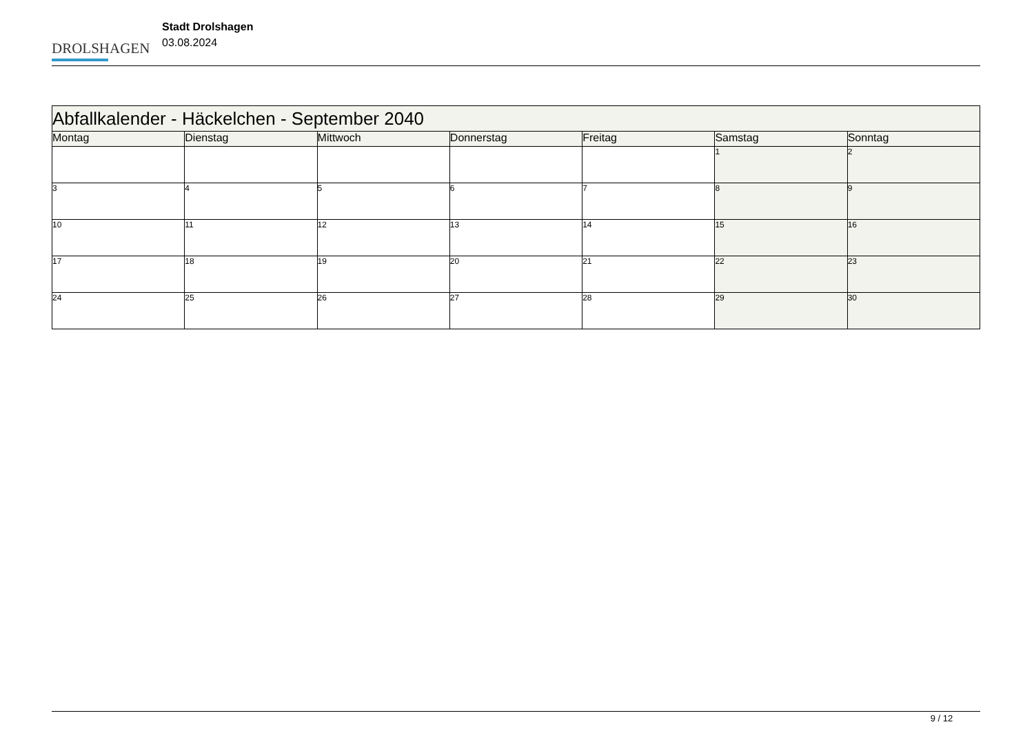DROLSHAGEN
Stadt Drolshagen
03.08.2024
| Abfallkalender - Häckelchen - September 2040 | | | | | | |
| Montag | Dienstag | Mittwoch | Donnerstag | Freitag | Samstag | Sonntag |
| | | | | | 1 | 2 |
| 3 | 4 | 5 | 6 | 7 | 8 | 9 |
| 10 | 11 | 12 | 13 | 14 | 15 | 16 |
| 17 | 18 | 19 | 20 | 21 | 22 | 23 |
| 24 | 25 | 26 | 27 | 28 | 29 | 30 |
9 / 12